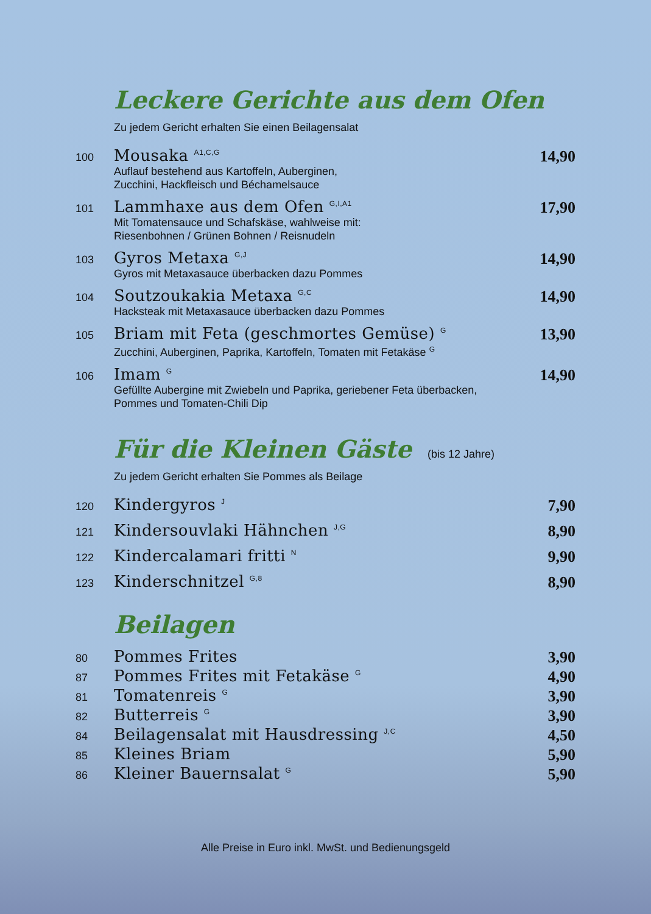Leckere Gerichte aus dem Ofen
Zu jedem Gericht erhalten Sie einen Beilagensalat
100
Mousaka <sup>A1,C,G</sup>
Auflauf bestehend aus Kartoffeln, Auberginen,
Zucchini, Hackfleisch und Béchamelsauce
14,90
101
Lammhaxe aus dem Ofen <sup>G,I,A1</sup>
Mit Tomatensauce und Schafskäse, wahlweise mit:
Riesenbohnen / Grünen Bohnen / Reisnudeln
17,90
103
Gyros Metaxa <sup>G,J</sup>
Gyros mit Metaxasauce überbacken dazu Pommes
14,90
104
Soutzoukakia Metaxa <sup>G,C</sup>
Hacksteak mit Metaxasauce überbacken dazu Pommes
14,90
105
Briam mit Feta (geschmortes Gemüse) <sup>G</sup>
Zucchini, Auberginen, Paprika, Kartoffeln, Tomaten mit Fetakäse <sup>G</sup>
13,90
106
Imam <sup>G</sup>
Gefüllte Aubergine mit Zwiebeln und Paprika, geriebener Feta überbacken,
Pommes und Tomaten-Chili Dip
14,90
Für die Kleinen Gäste (bis 12 Jahre)
Zu jedem Gericht erhalten Sie Pommes als Beilage
120
Kindergyros <sup>J</sup>
7,90
121
Kindersouvlaki Hähnchen <sup>J,G</sup>
8,90
122
Kindercalamari fritti <sup>N</sup>
9,90
123
Kinderschnitzel <sup>G,8</sup>
8,90
Beilagen
80
Pommes Frites 3,90
87
Pommes Frites mit Fetakäse <sup>G</sup>
4,90
81
Tomatenreis <sup>G</sup>
3,90
82
Butterreis <sup>G</sup>
3,90
84
Beilagensalat mit Hausdressing <sup>J,C</sup>
4,50
85
Kleines Briam 5,90
86
Kleiner Bauernsalat <sup>G</sup>
5,90
Alle Preise in Euro inkl. MwSt. und Bedienungsgeld